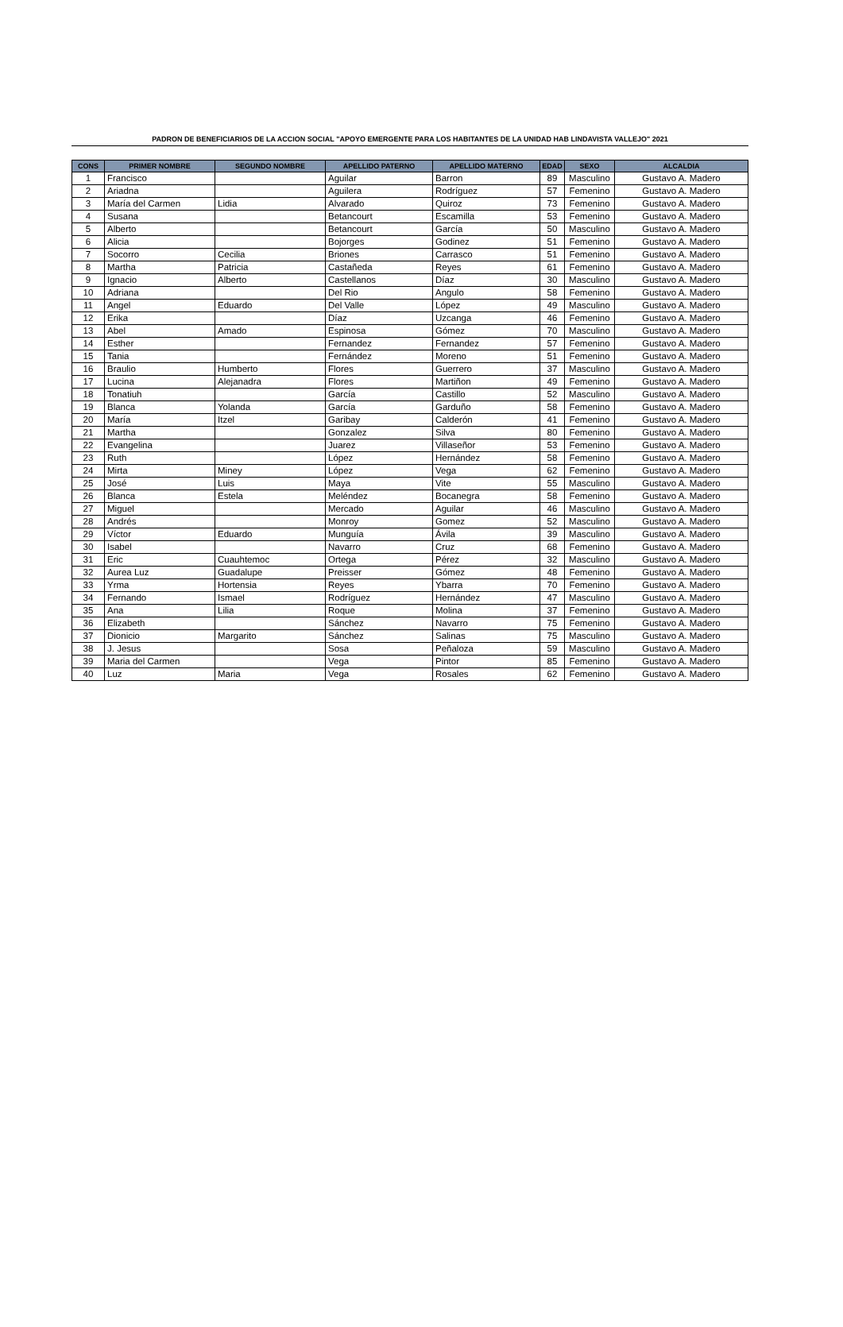PADRON DE BENEFICIARIOS DE LA ACCION SOCIAL "APOYO EMERGENTE PARA LOS HABITANTES DE LA UNIDAD HAB LINDAVISTA VALLEJO" 2021
| CONS | PRIMER NOMBRE | SEGUNDO NOMBRE | APELLIDO PATERNO | APELLIDO MATERNO | EDAD | SEXO | ALCALDIA |
| --- | --- | --- | --- | --- | --- | --- | --- |
| 1 | Francisco | | Aguilar | Barron | 89 | Masculino | Gustavo A. Madero |
| 2 | Ariadna | | Aguilera | Rodríguez | 57 | Femenino | Gustavo A. Madero |
| 3 | María del Carmen | Lidia | Alvarado | Quiroz | 73 | Femenino | Gustavo A. Madero |
| 4 | Susana | | Betancourt | Escamilla | 53 | Femenino | Gustavo A. Madero |
| 5 | Alberto | | Betancourt | García | 50 | Masculino | Gustavo A. Madero |
| 6 | Alicia | | Bojorges | Godinez | 51 | Femenino | Gustavo A. Madero |
| 7 | Socorro | Cecilia | Briones | Carrasco | 51 | Femenino | Gustavo A. Madero |
| 8 | Martha | Patricia | Castañeda | Reyes | 61 | Femenino | Gustavo A. Madero |
| 9 | Ignacio | Alberto | Castellanos | Díaz | 30 | Masculino | Gustavo A. Madero |
| 10 | Adriana | | Del Rio | Angulo | 58 | Femenino | Gustavo A. Madero |
| 11 | Angel | Eduardo | Del Valle | López | 49 | Masculino | Gustavo A. Madero |
| 12 | Erika | | Díaz | Uzcanga | 46 | Femenino | Gustavo A. Madero |
| 13 | Abel | Amado | Espinosa | Gómez | 70 | Masculino | Gustavo A. Madero |
| 14 | Esther | | Fernandez | Fernandez | 57 | Femenino | Gustavo A. Madero |
| 15 | Tania | | Fernández | Moreno | 51 | Femenino | Gustavo A. Madero |
| 16 | Braulio | Humberto | Flores | Guerrero | 37 | Masculino | Gustavo A. Madero |
| 17 | Lucina | Alejanadra | Flores | Martiñon | 49 | Femenino | Gustavo A. Madero |
| 18 | Tonatiuh | | García | Castillo | 52 | Masculino | Gustavo A. Madero |
| 19 | Blanca | Yolanda | García | Garduño | 58 | Femenino | Gustavo A. Madero |
| 20 | María | Itzel | Garibay | Calderón | 41 | Femenino | Gustavo A. Madero |
| 21 | Martha | | Gonzalez | Silva | 80 | Femenino | Gustavo A. Madero |
| 22 | Evangelina | | Juarez | Villaseñor | 53 | Femenino | Gustavo A. Madero |
| 23 | Ruth | | López | Hernández | 58 | Femenino | Gustavo A. Madero |
| 24 | Mirta | Miney | López | Vega | 62 | Femenino | Gustavo A. Madero |
| 25 | José | Luis | Maya | Vite | 55 | Masculino | Gustavo A. Madero |
| 26 | Blanca | Estela | Meléndez | Bocanegra | 58 | Femenino | Gustavo A. Madero |
| 27 | Miguel | | Mercado | Aguilar | 46 | Masculino | Gustavo A. Madero |
| 28 | Andrés | | Monroy | Gomez | 52 | Masculino | Gustavo A. Madero |
| 29 | Víctor | Eduardo | Munguía | Ávila | 39 | Masculino | Gustavo A. Madero |
| 30 | Isabel | | Navarro | Cruz | 68 | Femenino | Gustavo A. Madero |
| 31 | Eric | Cuauhtemoc | Ortega | Pérez | 32 | Masculino | Gustavo A. Madero |
| 32 | Aurea Luz | Guadalupe | Preisser | Gómez | 48 | Femenino | Gustavo A. Madero |
| 33 | Yrma | Hortensia | Reyes | Ybarra | 70 | Femenino | Gustavo A. Madero |
| 34 | Fernando | Ismael | Rodríguez | Hernández | 47 | Masculino | Gustavo A. Madero |
| 35 | Ana | Lilia | Roque | Molina | 37 | Femenino | Gustavo A. Madero |
| 36 | Elizabeth | | Sánchez | Navarro | 75 | Femenino | Gustavo A. Madero |
| 37 | Dionicio | Margarito | Sánchez | Salinas | 75 | Masculino | Gustavo A. Madero |
| 38 | J. Jesus | | Sosa | Peñaloza | 59 | Masculino | Gustavo A. Madero |
| 39 | Maria del Carmen | | Vega | Pintor | 85 | Femenino | Gustavo A. Madero |
| 40 | Luz | Maria | Vega | Rosales | 62 | Femenino | Gustavo A. Madero |